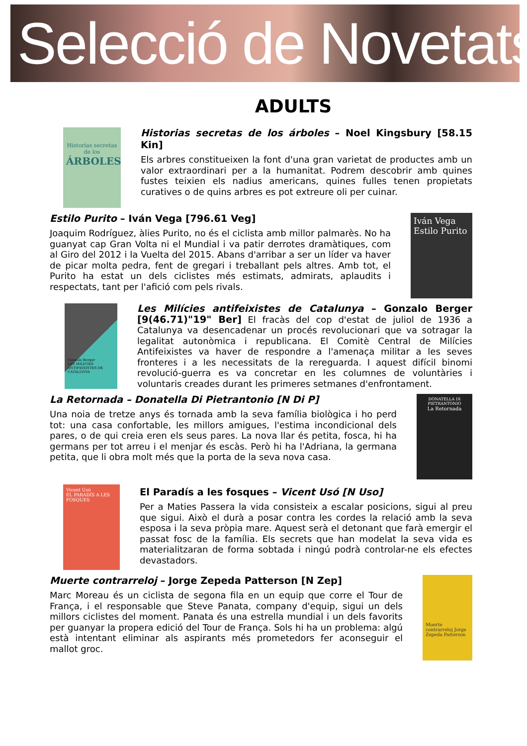Selecció de Novetats
ADULTS
Historias secretas de los
ÁRBOLES
Historias secretas de los árboles – Noel Kingsbury [58.15 Kin]
Els arbres constitueixen la font d'una gran varietat de productes amb un valor extraordinari per a la humanitat. Podrem descobrir amb quines fustes teixien els nadius americans, quines fulles tenen propietats curatives o de quins arbres es pot extreure oli per cuinar.
Estilo Purito – Iván Vega [796.61 Veg]
Joaquim Rodríguez, àlies Purito, no és el ciclista amb millor palmarès. No ha guanyat cap Gran Volta ni el Mundial i va patir derrotes dramàtiques, com al Giro del 2012 i la Vuelta del 2015. Abans d'arribar a ser un líder va haver de picar molta pedra, fent de gregari i treballant pels altres. Amb tot, el Purito ha estat un dels ciclistes més estimats, admirats, aplaudits i respectats, tant per l'afició com pels rivals.
Iván Vega
Estilo Purito
Gonzalo Berger
LES MILÍCIES ANTIFEIXISTES DE CATALUNYA
Les Milícies antifeixistes de Catalunya – Gonzalo Berger [9(46.71)"19" Ber] El fracàs del cop d'estat de juliol de 1936 a Catalunya va desencadenar un procés revolucionari que va sotragar la legalitat autonòmica i republicana. El Comitè Central de Milícies Antifeixistes va haver de respondre a l'amenaça militar a les seves fronteres i a les necessitats de la rereguarda. I aquest difícil binomi revolució-guerra es va concretar en les columnes de voluntàries i voluntaris creades durant les primeres setmanes d'enfrontament.
La Retornada – Donatella Di Pietrantonio [N Di P]
Una noia de tretze anys és tornada amb la seva família biològica i ho perd tot: una casa confortable, les millors amigues, l'estima incondicional dels pares, o de qui creia eren els seus pares. La nova llar és petita, fosca, hi ha germans per tot arreu i el menjar és escàs. Però hi ha l'Adriana, la germana petita, que li obra molt més que la porta de la seva nova casa.
DONATELLA DI PIETRANTONIO
La Retornada
Vicent Usó
EL PARADÍS A LES FOSQUES
El Paradís a les fosques – Vicent Usó [N Uso]
Per a Maties Passera la vida consisteix a escalar posicions, sigui al preu que sigui. Això el durà a posar contra les cordes la relació amb la seva esposa i la seva pròpia mare. Aquest serà el detonant que farà emergir el passat fosc de la família. Els secrets que han modelat la seva vida es materialitzaran de forma sobtada i ningú podrà controlar-ne els efectes devastadors.
Muerte contrarreloj – Jorge Zepeda Patterson [N Zep]
Marc Moreau és un ciclista de segona fila en un equip que corre el Tour de França, i el responsable que Steve Panata, company d'equip, sigui un dels millors ciclistes del moment. Panata és una estrella mundial i un dels favorits per guanyar la propera edició del Tour de França. Sols hi ha un problema: algú està intentant eliminar als aspirants més prometedors fer aconseguir el mallot groc.
Muerte contrarreloj Jorge Zepeda Patterson